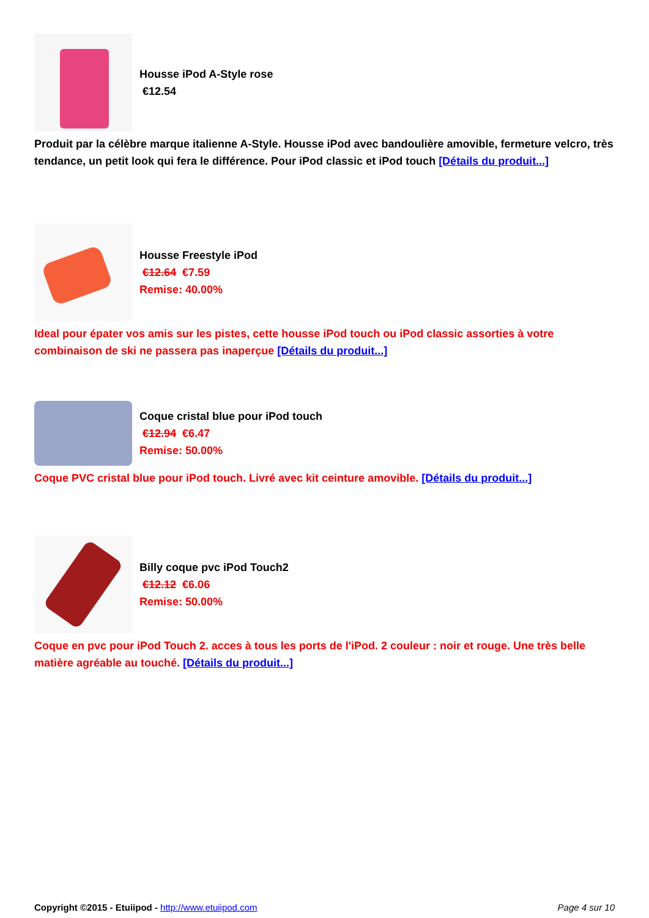Housse iPod A-Style rose
€12.54
Produit par la célèbre marque italienne A-Style. Housse iPod avec bandoulière amovible, fermeture velcro, très tendance, un petit look qui fera le différence. Pour iPod classic et iPod touch [Détails du produit...]
Housse Freestyle iPod
€12.64 €7.59
Remise: 40.00%
Ideal pour épater vos amis sur les pistes, cette housse iPod touch ou iPod classic assorties à votre combinaison de ski ne passera pas inaperçue [Détails du produit...]
Coque cristal blue pour iPod touch
€12.94 €6.47
Remise: 50.00%
Coque PVC cristal blue pour iPod touch. Livré avec kit ceinture amovible. [Détails du produit...]
Billy coque pvc iPod Touch2
€12.12 €6.06
Remise: 50.00%
Coque en pvc pour iPod Touch 2. acces à tous les ports de l'iPod. 2 couleur : noir et rouge. Une très belle matière agréable au touché. [Détails du produit...]
Copyright ©2015 - Etuiipod - http://www.etuiipod.com Page 4 sur 10